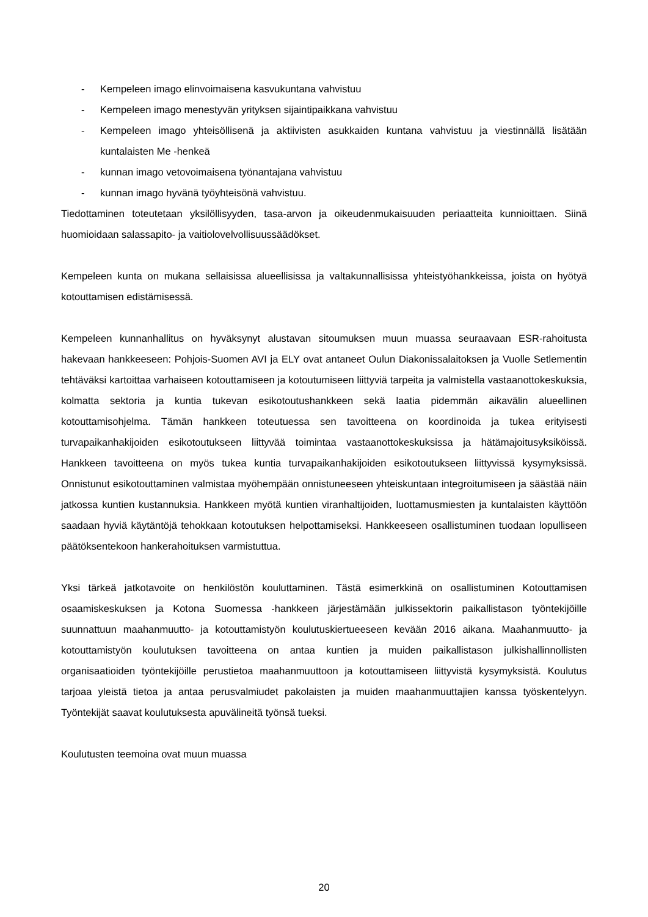- Kempeleen imago elinvoimaisena kasvukuntana vahvistuu
- Kempeleen imago menestyvän yrityksen sijaintipaikkana vahvistuu
- Kempeleen imago yhteisöllisenä ja aktiivisten asukkaiden kuntana vahvistuu ja viestinnällä lisätään kuntalaisten Me -henkeä
- kunnan imago vetovoimaisena työnantajana vahvistuu
- kunnan imago hyvänä työyhteisönä vahvistuu.
Tiedottaminen toteutetaan yksilöllisyyden, tasa-arvon ja oikeudenmukaisuuden periaatteita kunnioittaen. Siinä huomioidaan salassapito- ja vaitiolovelvollisuussäädökset.
Kempeleen kunta on mukana sellaisissa alueellisissa ja valtakunnallisissa yhteistyöhankkeissa, joista on hyötyä kotouttamisen edistämisessä.
Kempeleen kunnanhallitus on hyväksynyt alustavan sitoumuksen muun muassa seuraavaan ESR-rahoitusta hakevaan hankkeeseen: Pohjois-Suomen AVI ja ELY ovat antaneet Oulun Diakonissalaitoksen ja Vuolle Setlementin tehtäväksi kartoittaa varhaiseen kotouttamiseen ja kotoutumiseen liittyviä tarpeita ja valmistella vastaanottokeskuksia, kolmatta sektoria ja kuntia tukevan esikotoutushankkeen sekä laatia pidemmän aikavälin alueellinen kotouttamisohjelma. Tämän hankkeen toteutuessa sen tavoitteena on koordinoida ja tukea erityisesti turvapaikanhakijoiden esikotoutukseen liittyvää toimintaa vastaanottokeskuksissa ja hätämajoitusyksiköissä. Hankkeen tavoitteena on myös tukea kuntia turvapaikanhakijoiden esikotoutukseen liittyvissä kysymyksissä. Onnistunut esikotouttaminen valmistaa myöhempään onnistuneeseen yhteiskuntaan integroitumiseen ja säästää näin jatkossa kuntien kustannuksia. Hankkeen myötä kuntien viranhaltijoiden, luottamusmiesten ja kuntalaisten käyttöön saadaan hyviä käytäntöjä tehokkaan kotoutuksen helpottamiseksi. Hankkeeseen osallistuminen tuodaan lopulliseen päätöksentekoon hankerahoituksen varmistuttua.
Yksi tärkeä jatkotavoite on henkilöstön kouluttaminen. Tästä esimerkkinä on osallistuminen Kotouttamisen osaamiskeskuksen ja Kotona Suomessa -hankkeen järjestämään julkissektorin paikallistason työntekijöille suunnattuun maahanmuutto- ja kotouttamistyön koulutuskiertueeseen kevään 2016 aikana. Maahanmuutto- ja kotouttamistyön koulutuksen tavoitteena on antaa kuntien ja muiden paikallistason julkishallinnollisten organisaatioiden työntekijöille perustietoa maahanmuuttoon ja kotouttamiseen liittyvistä kysymyksistä. Koulutus tarjoaa yleistä tietoa ja antaa perusvalmiudet pakolaisten ja muiden maahanmuuttajien kanssa työskentelyyn. Työntekijät saavat koulutuksesta apuvälineitä työnsä tueksi.
Koulutusten teemoina ovat muun muassa
20